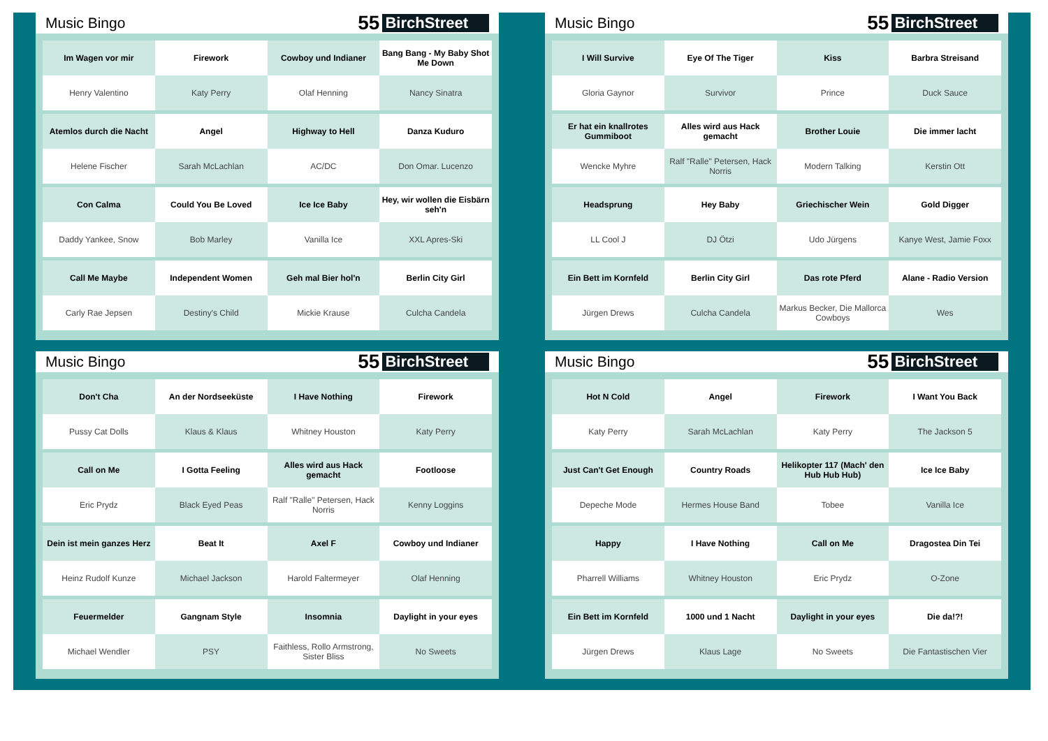Music Bingo
55 BirchStreet
| Im Wagen vor mir | Firework | Cowboy und Indianer | Bang Bang - My Baby Shot Me Down |
| Henry Valentino | Katy Perry | Olaf Henning | Nancy Sinatra |
| Atemlos durch die Nacht | Angel | Highway to Hell | Danza Kuduro |
| Helene Fischer | Sarah McLachlan | AC/DC | Don Omar. Lucenzo |
| Con Calma | Could You Be Loved | Ice Ice Baby | Hey, wir wollen die Eisbärn seh'n |
| Daddy Yankee, Snow | Bob Marley | Vanilla Ice | XXL Apres-Ski |
| Call Me Maybe | Independent Women | Geh mal Bier hol'n | Berlin City Girl |
| Carly Rae Jepsen | Destiny's Child | Mickie Krause | Culcha Candela |
Music Bingo
55 BirchStreet
| I Will Survive | Eye Of The Tiger | Kiss | Barbra Streisand |
| Gloria Gaynor | Survivor | Prince | Duck Sauce |
| Er hat ein knallrotes Gummiboot | Alles wird aus Hack gemacht | Brother Louie | Die immer lacht |
| Wencke Myhre | Ralf "Ralle" Petersen, Hack Norris | Modern Talking | Kerstin Ott |
| Headsprung | Hey Baby | Griechischer Wein | Gold Digger |
| LL Cool J | DJ Ötzi | Udo Jürgens | Kanye West, Jamie Foxx |
| Ein Bett im Kornfeld | Berlin City Girl | Das rote Pferd | Alane - Radio Version |
| Jürgen Drews | Culcha Candela | Markus Becker, Die Mallorca Cowboys | Wes |
Music Bingo
55 BirchStreet
| Don't Cha | An der Nordseeküste | I Have Nothing | Firework |
| Pussy Cat Dolls | Klaus & Klaus | Whitney Houston | Katy Perry |
| Call on Me | I Gotta Feeling | Alles wird aus Hack gemacht | Footloose |
| Eric Prydz | Black Eyed Peas | Ralf "Ralle" Petersen, Hack Norris | Kenny Loggins |
| Dein ist mein ganzes Herz | Beat It | Axel F | Cowboy und Indianer |
| Heinz Rudolf Kunze | Michael Jackson | Harold Faltermeyer | Olaf Henning |
| Feuermelder | Gangnam Style | Insomnia | Daylight in your eyes |
| Michael Wendler | PSY | Faithless, Rollo Armstrong, Sister Bliss | No Sweets |
Music Bingo
55 BirchStreet
| Hot N Cold | Angel | Firework | I Want You Back |
| Katy Perry | Sarah McLachlan | Katy Perry | The Jackson 5 |
| Just Can't Get Enough | Country Roads | Helikopter 117 (Mach' den Hub Hub Hub) | Ice Ice Baby |
| Depeche Mode | Hermes House Band | Tobee | Vanilla Ice |
| Happy | I Have Nothing | Call on Me | Dragostea Din Tei |
| Pharrell Williams | Whitney Houston | Eric Prydz | O-Zone |
| Ein Bett im Kornfeld | 1000 und 1 Nacht | Daylight in your eyes | Die da!?! |
| Jürgen Drews | Klaus Lage | No Sweets | Die Fantastischen Vier |